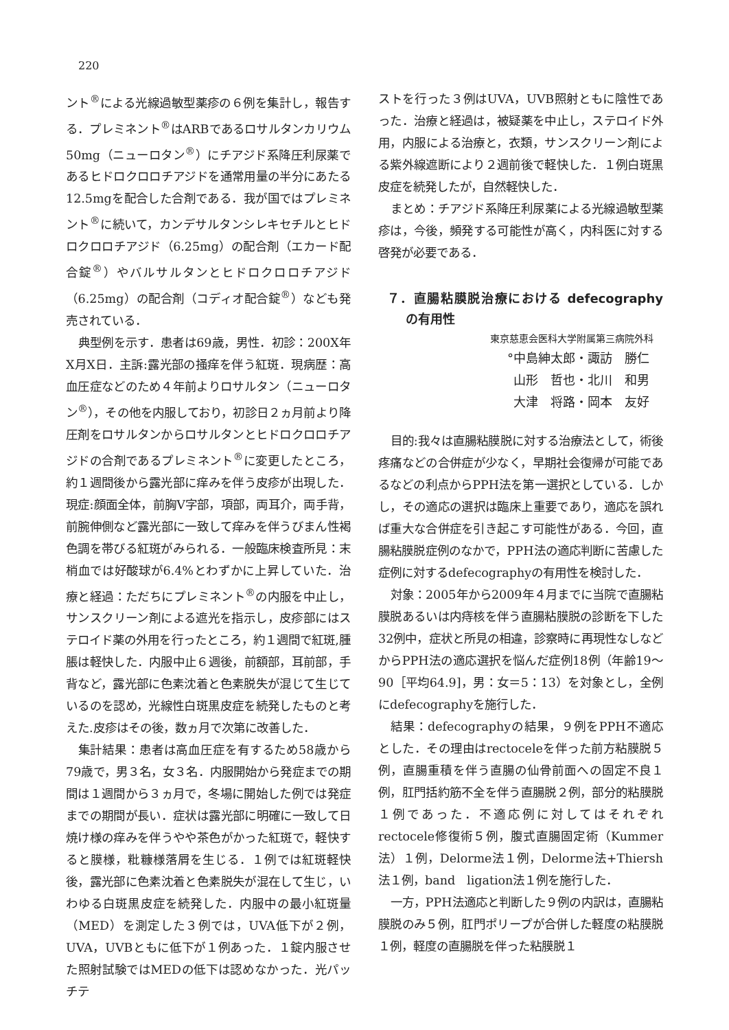220
ント<sup>®</sup>による光線過敏型薬疹の６例を集計し，報告する．プレミネント<sup>®</sup>はARBであるロサルタンカリウム50mg（ニューロタン<sup>®</sup>）にチアジド系降圧利尿薬であるヒドロクロロチアジドを通常用量の半分にあたる12.5mgを配合した合剤である．我が国ではプレミネント<sup>®</sup>に続いて，カンデサルタンシレキセチルとヒドロクロロチアジド（6.25mg）の配合剤（エカード配合錠<sup>®</sup>）やバルサルタンとヒドロクロロチアジド（6.25mg）の配合剤（コディオ配合錠<sup>®</sup>）なども発売されている．
典型例を示す．患者は69歳，男性．初診：200X年X月X日．主訴:露光部の掻痒を伴う紅斑．現病歴：高血圧症などのため４年前よりロサルタン（ニューロタン<sup>®</sup>），その他を内服しており，初診日２ヵ月前より降圧剤をロサルタンからロサルタンとヒドロクロロチアジドの合剤であるプレミネント<sup>®</sup>に変更したところ，約１週間後から露光部に痒みを伴う皮疹が出現した．現症:顔面全体，前胸V字部，項部，両耳介，両手背，前腕伸側など露光部に一致して痒みを伴うびまん性褐色調を帯びる紅斑がみられる．一般臨床検査所見：末梢血では好酸球が6.4%とわずかに上昇していた．治療と経過：ただちにプレミネント<sup>®</sup>の内服を中止し，サンスクリーン剤による遮光を指示し，皮疹部にはステロイド薬の外用を行ったところ，約１週間で紅斑,腫脹は軽快した．内服中止６週後，前額部，耳前部，手背など，露光部に色素沈着と色素脱失が混じて生じているのを認め，光線性白斑黒皮症を続発したものと考えた.皮疹はその後，数ヵ月で次第に改善した．
集計結果：患者は高血圧症を有するため58歳から79歳で，男３名，女３名．内服開始から発症までの期間は１週間から３ヵ月で，冬場に開始した例では発症までの期間が長い．症状は露光部に明確に一致して日焼け様の痒みを伴うやや茶色がかった紅斑で，軽快すると膜様，粃糠様落屑を生じる．１例では紅斑軽快後，露光部に色素沈着と色素脱失が混在して生じ，いわゆる白斑黒皮症を続発した．内服中の最小紅斑量（MED）を測定した３例では，UVA低下が２例，UVA，UVBともに低下が１例あった．１錠内服させた照射試験ではMEDの低下は認めなかった．光パッチテ
ストを行った３例はUVA，UVB照射ともに陰性であった．治療と経過は，被疑薬を中止し，ステロイド外用，内服による治療と，衣類，サンスクリーン剤による紫外線遮断により２週前後で軽快した．１例白斑黒皮症を続発したが，自然軽快した．
まとめ：チアジド系降圧利尿薬による光線過敏型薬疹は，今後，頻発する可能性が高く，内科医に対する啓発が必要である．
７．直腸粘膜脱治療における defecography の有用性
東京慈恵会医科大学附属第三病院外科
°中島紳太郎・諏訪　勝仁
山形　哲也・北川　和男
大津　将路・岡本　友好
目的:我々は直腸粘膜脱に対する治療法として，術後疼痛などの合併症が少なく，早期社会復帰が可能であるなどの利点からPPH法を第一選択としている．しかし，その適応の選択は臨床上重要であり，適応を誤れば重大な合併症を引き起こす可能性がある．今回，直腸粘膜脱症例のなかで，PPH法の適応判断に苦慮した症例に対するdefecographyの有用性を検討した．
対象：2005年から2009年４月までに当院で直腸粘膜脱あるいは内痔核を伴う直腸粘膜脱の診断を下した32例中，症状と所見の相違，診察時に再現性なしなどからPPH法の適応選択を悩んだ症例18例（年齢19～90［平均64.9]，男：女＝5：13）を対象とし，全例にdefecographyを施行した．
結果：defecographyの結果，９例をPPH不適応とした．その理由はrectoceleを伴った前方粘膜脱５例，直腸重積を伴う直腸の仙骨前面への固定不良１例，肛門括約筋不全を伴う直腸脱２例，部分的粘膜脱１例であった．不適応例に対してはそれぞれrectocele修復術５例，腹式直腸固定術（Kummer法）１例，Delorme法１例，Delorme法+Thiersh法１例，band　ligation法１例を施行した．
一方，PPH法適応と判断した９例の内訳は，直腸粘膜脱のみ５例，肛門ポリープが合併した軽度の粘膜脱１例，軽度の直腸脱を伴った粘膜脱１